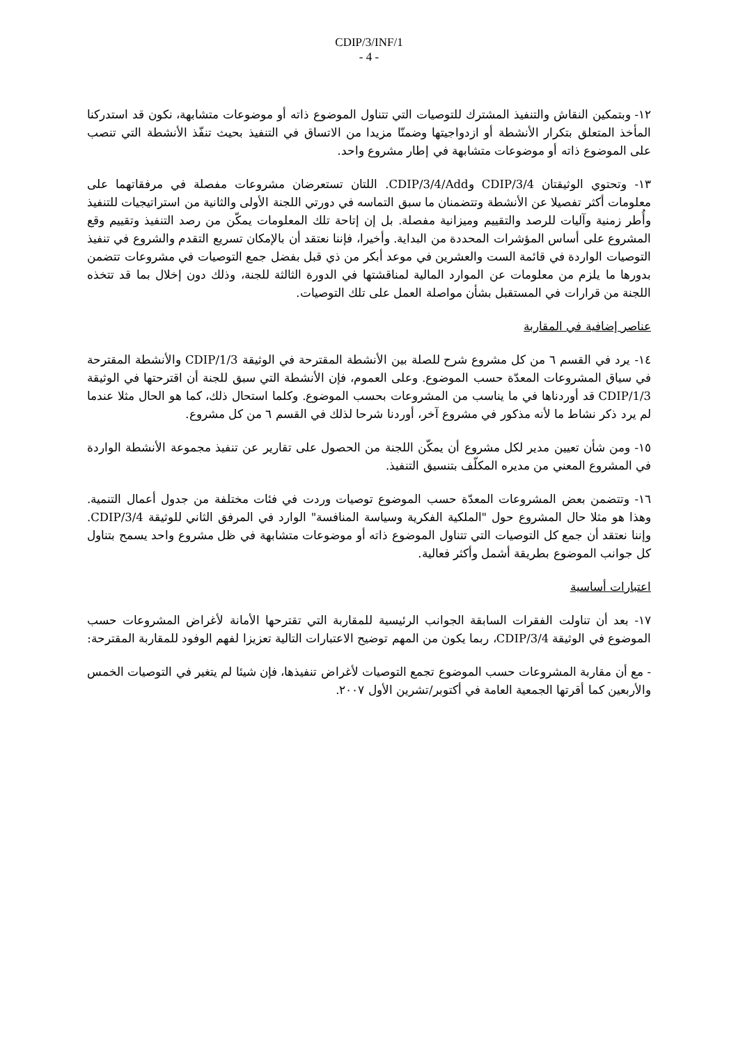CDIP/3/INF/1
- 4 -
١٢- وبتمكين النقاش والتنفيذ المشترك للتوصيات التي تتناول الموضوع ذاته أو موضوعات متشابهة، نكون قد استدركنا المأخذ المتعلق بتكرار الأنشطة أو ازدواجيتها وضمنّا مزيدا من الاتساق في التنفيذ بحيث تنفّذ الأنشطة التي تنصب على الموضوع ذاته أو موضوعات متشابهة في إطار مشروع واحد.
١٣- وتحتوي الوثيقتان CDIP/3/4 وCDIP/3/4/Add. اللتان تستعرضان مشروعات مفصلة في مرفقاتهما على معلومات أكثر تفصيلا عن الأنشطة وتتضمنان ما سبق التماسه في دورتي اللجنة الأولى والثانية من استراتيجيات للتنفيذ وأُطر زمنية وآليات للرصد والتقييم وميزانية مفصلة. بل إن إتاحة تلك المعلومات يمكّن من رصد التنفيذ وتقييم وقع المشروع على أساس المؤشرات المحددة من البداية. وأخيرا، فإننا نعتقد أن بالإمكان تسريع التقدم والشروع في تنفيذ التوصيات الواردة في قائمة الست والعشرين في موعد أبكر من ذي قبل بفضل جمع التوصيات في مشروعات تتضمن بدورها ما يلزم من معلومات عن الموارد المالية لمناقشتها في الدورة الثالثة للجنة، وذلك دون إخلال بما قد تتخذه اللجنة من قرارات في المستقبل بشأن مواصلة العمل على تلك التوصيات.
عناصر إضافية في المقاربة
١٤- يرد في القسم ٦ من كل مشروع شرح للصلة بين الأنشطة المقترحة في الوثيقة CDIP/1/3 والأنشطة المقترحة في سياق المشروعات المعدّة حسب الموضوع. وعلى العموم، فإن الأنشطة التي سبق للجنة أن اقترحتها في الوثيقة CDIP/1/3 قد أوردناها في ما يناسب من المشروعات بحسب الموضوع. وكلما استحال ذلك، كما هو الحال مثلا عندما لم يرد ذكر نشاط ما لأنه مذكور في مشروع آخر، أوردنا شرحا لذلك في القسم ٦ من كل مشروع.
١٥- ومن شأن تعيين مدير لكل مشروع أن يمكّن اللجنة من الحصول على تقارير عن تنفيذ مجموعة الأنشطة الواردة في المشروع المعني من مديره المكلّف بتنسيق التنفيذ.
١٦- وتتضمن بعض المشروعات المعدّة حسب الموضوع توصيات وردت في فئات مختلفة من جدول أعمال التنمية. وهذا هو مثلا حال المشروع حول "الملكية الفكرية وسياسة المنافسة" الوارد في المرفق الثاني للوثيقة CDIP/3/4. وإننا نعتقد أن جمع كل التوصيات التي تتناول الموضوع ذاته أو موضوعات متشابهة في ظل مشروع واحد يسمح بتناول كل جوانب الموضوع بطريقة أشمل وأكثر فعالية.
اعتبارات أساسية
١٧- بعد أن تناولت الفقرات السابقة الجوانب الرئيسية للمقاربة التي تقترحها الأمانة لأغراض المشروعات حسب الموضوع في الوثيقة CDIP/3/4، ربما يكون من المهم توضيح الاعتبارات التالية تعزيزا لفهم الوفود للمقاربة المقترحة:
- مع أن مقاربة المشروعات حسب الموضوع تجمع التوصيات لأغراض تنفيذها، فإن شيئا لم يتغير في التوصيات الخمس والأربعين كما أقرتها الجمعية العامة في أكتوبر/تشرين الأول ٢٠٠٧.